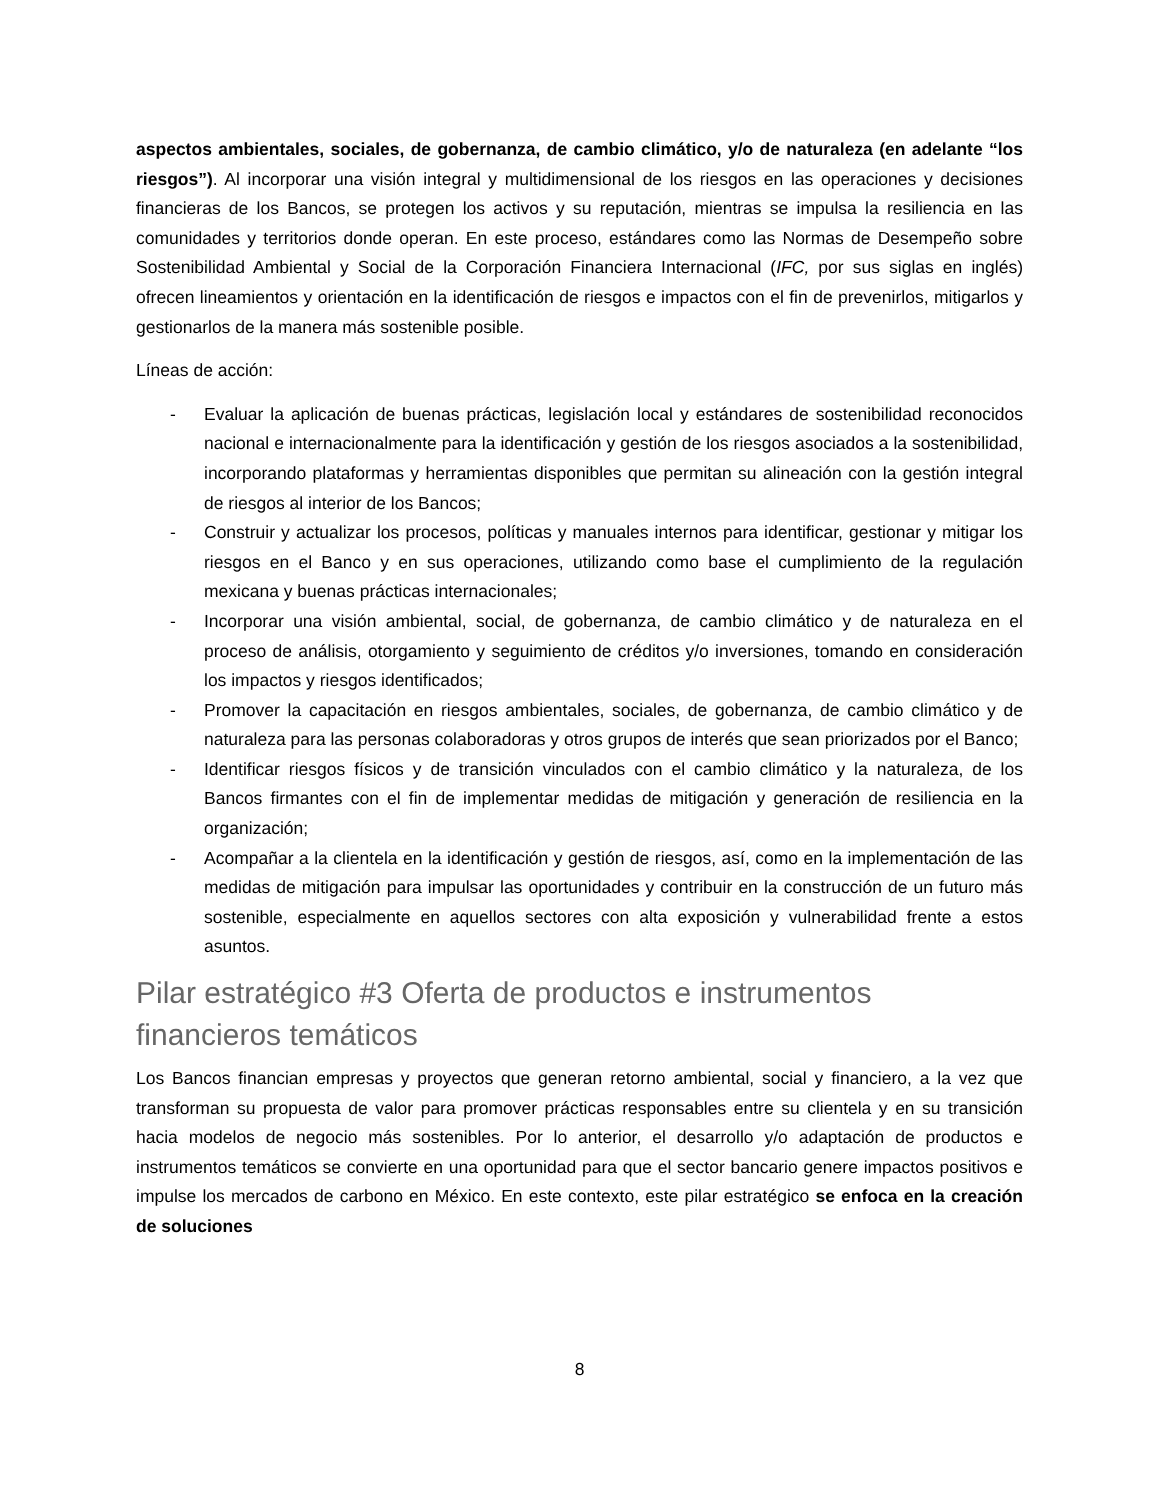aspectos ambientales, sociales, de gobernanza, de cambio climático, y/o de naturaleza (en adelante “los riesgos”). Al incorporar una visión integral y multidimensional de los riesgos en las operaciones y decisiones financieras de los Bancos, se protegen los activos y su reputación, mientras se impulsa la resiliencia en las comunidades y territorios donde operan. En este proceso, estándares como las Normas de Desempeño sobre Sostenibilidad Ambiental y Social de la Corporación Financiera Internacional (IFC, por sus siglas en inglés) ofrecen lineamientos y orientación en la identificación de riesgos e impactos con el fin de prevenirlos, mitigarlos y gestionarlos de la manera más sostenible posible.
Líneas de acción:
- Evaluar la aplicación de buenas prácticas, legislación local y estándares de sostenibilidad reconocidos nacional e internacionalmente para la identificación y gestión de los riesgos asociados a la sostenibilidad, incorporando plataformas y herramientas disponibles que permitan su alineación con la gestión integral de riesgos al interior de los Bancos;
- Construir y actualizar los procesos, políticas y manuales internos para identificar, gestionar y mitigar los riesgos en el Banco y en sus operaciones, utilizando como base el cumplimiento de la regulación mexicana y buenas prácticas internacionales;
- Incorporar una visión ambiental, social, de gobernanza, de cambio climático y de naturaleza en el proceso de análisis, otorgamiento y seguimiento de créditos y/o inversiones, tomando en consideración los impactos y riesgos identificados;
- Promover la capacitación en riesgos ambientales, sociales, de gobernanza, de cambio climático y de naturaleza para las personas colaboradoras y otros grupos de interés que sean priorizados por el Banco;
- Identificar riesgos físicos y de transición vinculados con el cambio climático y la naturaleza, de los Bancos firmantes con el fin de implementar medidas de mitigación y generación de resiliencia en la organización;
- Acompañar a la clientela en la identificación y gestión de riesgos, así, como en la implementación de las medidas de mitigación para impulsar las oportunidades y contribuir en la construcción de un futuro más sostenible, especialmente en aquellos sectores con alta exposición y vulnerabilidad frente a estos asuntos.
Pilar estratégico #3 Oferta de productos e instrumentos financieros temáticos
Los Bancos financian empresas y proyectos que generan retorno ambiental, social y financiero, a la vez que transforman su propuesta de valor para promover prácticas responsables entre su clientela y en su transición hacia modelos de negocio más sostenibles. Por lo anterior, el desarrollo y/o adaptación de productos e instrumentos temáticos se convierte en una oportunidad para que el sector bancario genere impactos positivos e impulse los mercados de carbono en México. En este contexto, este pilar estratégico se enfoca en la creación de soluciones
8